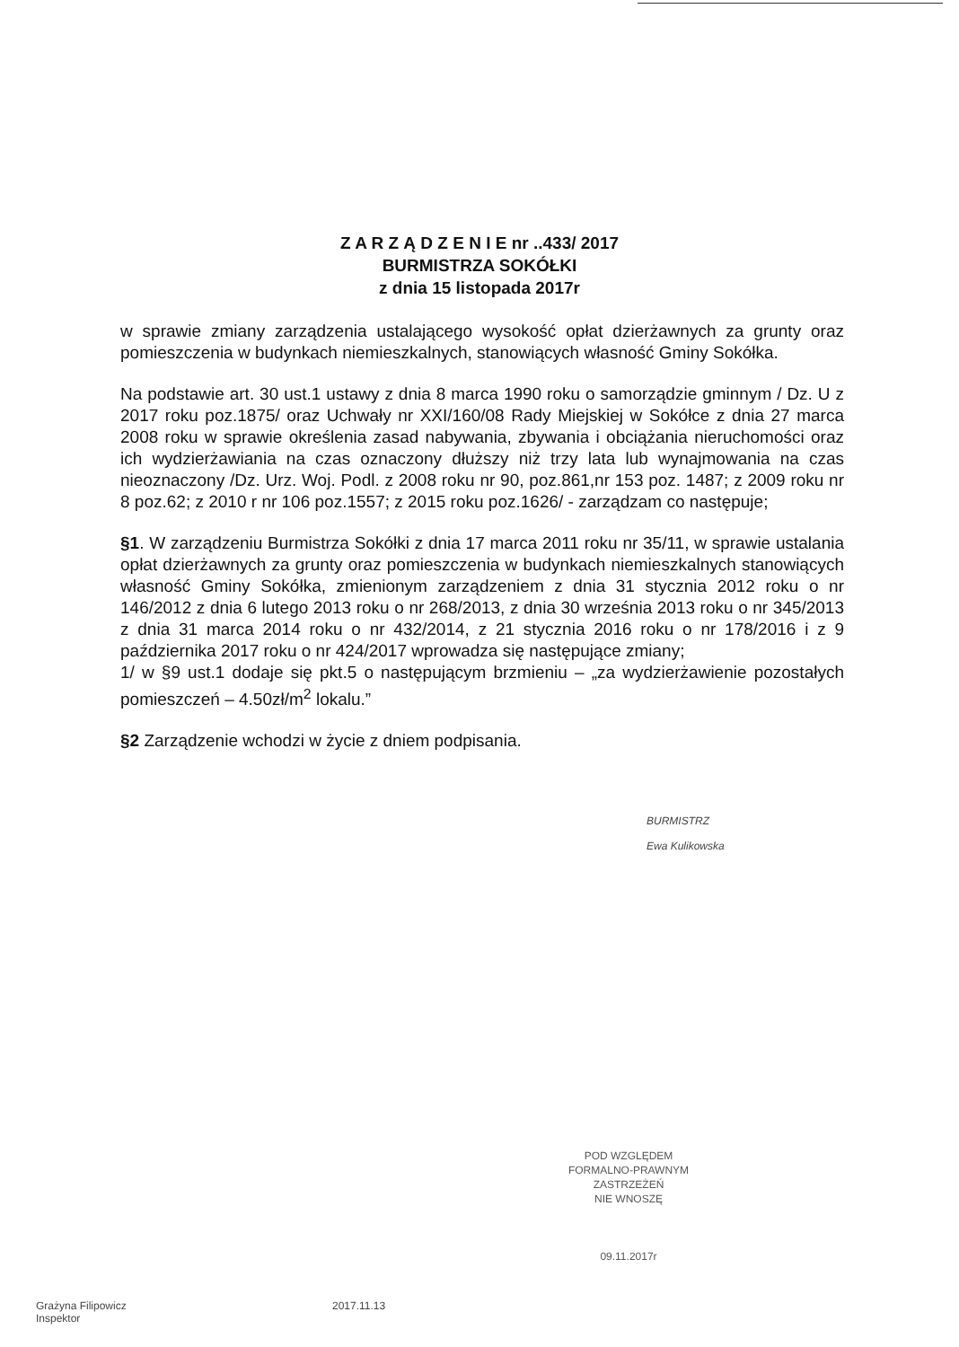Z A R Z Ą D Z E N I E nr ..433/ 2017
BURMISTRZA SOKÓŁKI
z dnia 15 listopada 2017r
w sprawie zmiany zarządzenia ustalającego wysokość opłat dzierżawnych za grunty oraz pomieszczenia w budynkach niemieszkalnych, stanowiących własność Gminy Sokółka.
Na podstawie art. 30 ust.1 ustawy z dnia 8 marca 1990 roku o samorządzie gminnym / Dz. U z 2017 roku poz.1875/ oraz Uchwały nr XXI/160/08 Rady Miejskiej w Sokółce z dnia 27 marca 2008 roku w sprawie określenia zasad nabywania, zbywania i obciążania nieruchomości oraz ich wydzierżawiania na czas oznaczony dłuższy niż trzy lata lub wynajmowania na czas nieoznaczony /Dz. Urz. Woj. Podl. z 2008 roku nr 90, poz.861,nr 153 poz. 1487; z 2009 roku nr 8 poz.62; z 2010 r nr 106 poz.1557; z 2015 roku poz.1626/ - zarządzam co następuje;
§1. W zarządzeniu Burmistrza Sokółki z dnia 17 marca 2011 roku nr 35/11, w sprawie ustalania opłat dzierżawnych za grunty oraz pomieszczenia w budynkach niemieszkalnych stanowiących własność Gminy Sokółka, zmienionym zarządzeniem z dnia 31 stycznia 2012 roku o nr 146/2012 z dnia 6 lutego 2013 roku o nr 268/2013, z dnia 30 września 2013 roku o nr 345/2013 z dnia 31 marca 2014 roku o nr 432/2014, z 21 stycznia 2016 roku o nr 178/2016 i z 9 października 2017 roku o nr 424/2017 wprowadza się następujące zmiany;
1/ w §9 ust.1 dodaje się pkt.5 o następującym brzmieniu – „za wydzierżawienie pozostałych pomieszczeń – 4.50zł/m<sup>2</sup> lokalu.”
§2 Zarządzenie wchodzi w życie z dniem podpisania.
BURMISTRZ
Ewa Kulikowska
POD WZGLĘDEM
FORMALNO-PRAWNYM
ZASTRZEŻEŃ
NIE WNOSZĘ
09.11.2017r
Grażyna Filipowicz
Inspektor
2017.11.13